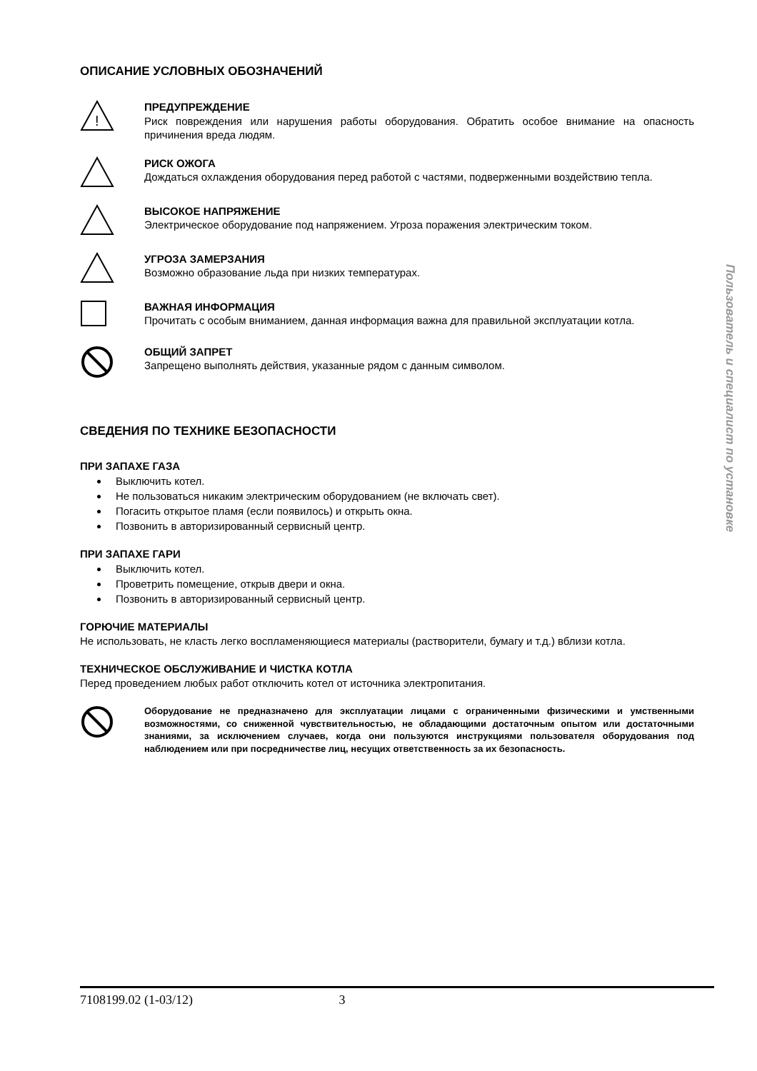ОПИСАНИЕ УСЛОВНЫХ ОБОЗНАЧЕНИЙ
!
ПРЕДУПРЕЖДЕНИЕ
Риск повреждения или нарушения работы оборудования. Обратить особое внимание на опасность причинения вреда людям.
РИСК ОЖОГА
Дождаться охлаждения оборудования перед работой с частями, подверженными воздействию тепла.
ВЫСОКОЕ НАПРЯЖЕНИЕ
Электрическое оборудование под напряжением. Угроза поражения электрическим током.
УГРОЗА ЗАМЕРЗАНИЯ
Возможно образование льда при низких температурах.
ВАЖНАЯ ИНФОРМАЦИЯ
Прочитать с особым вниманием, данная информация важна для правильной эксплуатации котла.
ОБЩИЙ ЗАПРЕТ
Запрещено выполнять действия, указанные рядом с данным символом.
СВЕДЕНИЯ ПО ТЕХНИКЕ БЕЗОПАСНОСТИ
ПРИ ЗАПАХЕ ГАЗА
Выключить котел.
Не пользоваться никаким электрическим оборудованием (не включать свет).
Погасить открытое пламя (если появилось) и открыть окна.
Позвонить в авторизированный сервисный центр.
ПРИ ЗАПАХЕ ГАРИ
Выключить котел.
Проветрить помещение, открыв двери и окна.
Позвонить в авторизированный сервисный центр.
ГОРЮЧИЕ МАТЕРИАЛЫ
Не использовать, не класть легко воспламеняющиеся материалы (растворители, бумагу и т.д.) вблизи котла.
ТЕХНИЧЕСКОЕ ОБСЛУЖИВАНИЕ И ЧИСТКА КОТЛА
Перед проведением любых работ отключить котел от источника электропитания.
Оборудование не предназначено для эксплуатации лицами с ограниченными физическими и умственными возможностями, со сниженной чувствительностью, не обладающими достаточным опытом или достаточными знаниями, за исключением случаев, когда они пользуются инструкциями пользователя оборудования под наблюдением или при посредничестве лиц, несущих ответственность за их безопасность.
Пользователь и специалист по установке
7108199.02 (1-03/12) 3